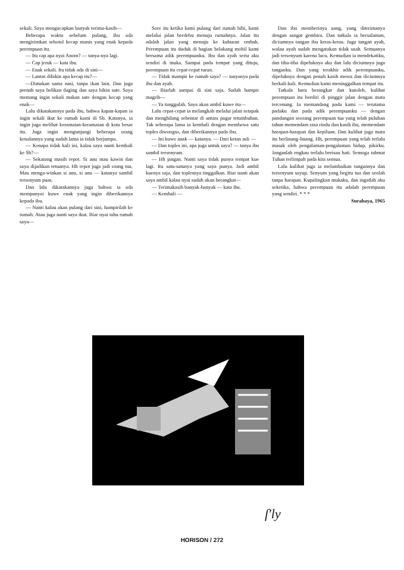sekali. Saya mengucapkan banyak terima-kasih—
Beberapa waktu sebelum pulang, ibu ada mengirimkan sebotol kecap manis yang enak kepada perempuan itu.
— Itu cap apa nyai Anom? — tanya-nya lagi.
— Cap jeruk — kata ibu.
— Enak sekali. Itu tidak ada di sini—
— Lantas dibikin apa kecap itu?—
—Dimakan sama nasi, tanpa ikan lain. Dan juga pernah saya belikan daging dan saya bikin sate. Saya memang ingin sekali makan sate dengan kecap yang enak—
Lalu dikatakannya pada ibu, bahwa kapan-kapan ia ingin sekali ikut ke rumah kami di Sb. Katanya, ia ingin juga melihat keramaian-keramaian di kota besar itu. Juga ingin mengunjungi beberapa orang kenalannya yang sudah lama ia tidak berjumpa.
— Kenapa tidak kali ini, kalau saya nanti kembali ke Sb?—
— Sekarang masih repot. Si anu mau kawin dan saya dijadikan tetuanya. Hh repot juga jadi orang tua. Mau menga-winkan si anu, si anu — katanya sambil tersenyum puas.
Dan lalu dikatakannya juga bahwa ia ada mempunyai kuwe enak yang ingin diberikannya kepada ibu.
— Nanti kalau akan pulang dari sini, hampirilah ke rumah. Atau juga nanti saya ikut. Biar nyai tahu rumah saya—
Sore itu ketika kami pulang dari rumah bibi, kami melalui jalan berdebu menuju rumahnya. Jalan itu adalah jalan yang menuju ke kuburan embah. Perempuan itu duduk di bagian belakang mobil kami bersama adik perempuanku. Ibu dan ayah serta aku sendiri di muka. Sampai pada tempat yang dituju, perempuan itu cepat-cepat turun.
— Tidak mampir ke rumah saya? — tanyanya pada ibu dan ayah.
— Biarlah sampai di sini saja. Sudah hampir magrib—
— Ya tunggulah. Saya akan ambil kuwe itu—
Lalu cepat-cepat ia melangkah melalui jalan setapak dan menghilang sebentar di antara pagar tetumbuhan. Tak seberapa lama ia kembali dengan membawa satu toples diwongso, dan diberikannya pada ibu.
— Ini kuwe anak — katanya. — Dari ketan asli —
— Dan toples ini, apa juga untuk saya? — tanya ibu sambil tersenyum.
— Hh jangan. Nanti saya tidak punya tempat kue lagi. Itu satu-satunya yang saya punya. Jadi ambil kuenya saja, dan toplesnya tinggalkan. Biar nanti akan saya ambil kalau nyai sudah akan berangkat—
— Terimakasih banyak-banyak — kata ibu.
— Kembali —
Dan ibu memberinya uang, yang diterimanya dengan sangat gembira. Dan tatkala ia bersalaman, diciumnya tangan ibu keras-keras. Juga tangan ayah, walau ayah sudah mengatakan tidak usah. Semuanya jadi tersenyum karena lucu. Kemudian ia mendekatiku, dan tiba-tiba dipeluknya aku dan lalu diciumnya juga tanganku. Dan yang terakhir adik perempuanku, dipeluknya dengan penuh kasih mesra dan diciumnya berkali-kali. Kemudian kami meninggalkan tempat itu.
Tatkala baru berangkat dan kutoleh, kulihat perempuan itu berdiri di pinggir jalan dengan mata tercenung. Ia memandang pada kami — terutama padaku dan pada adik perempuanku — dengan pandangan seorang perempuan tua yang telah puluhan tahun memendam rasa rindu dan kasih ibu, memendam harapan-harapan dan kepiluan. Dan kulihat juga mata itu berlinang-linang. Hh, perempuan yang telah terlalu masak oleh pengalaman-pengalaman hidup, pikirku. Janganlah engkau terlalu berisau hati. Semoga rahmat Tuhan terlimpah pada kita semua.
Lalu kulihat juga ia melambaikan tangannya dan tersenyum sayup. Senyum yang begitu tua dan seolah tanpa harapan. Kupalingkan mukaku, dan ingatlah aku seketika, bahwa perempuan itu adalah perempuan yang sendiri. * * *
Surabaya, 1965
ſ'ly
HORISON / 272